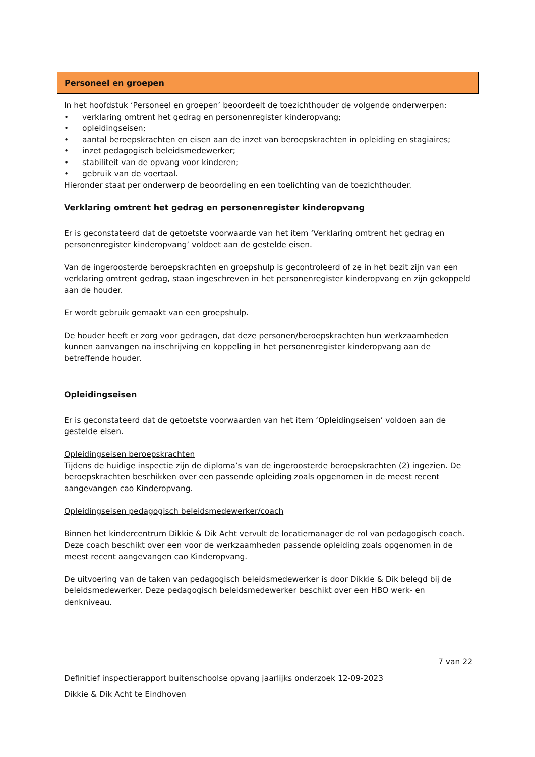Personeel en groepen
In het hoofdstuk ‘Personeel en groepen’ beoordeelt de toezichthouder de volgende onderwerpen:
• verklaring omtrent het gedrag en personenregister kinderopvang;
• opleidingseisen;
• aantal beroepskrachten en eisen aan de inzet van beroepskrachten in opleiding en stagiaires;
• inzet pedagogisch beleidsmedewerker;
• stabiliteit van de opvang voor kinderen;
• gebruik van de voertaal.
Hieronder staat per onderwerp de beoordeling en een toelichting van de toezichthouder.
Verklaring omtrent het gedrag en personenregister kinderopvang
Er is geconstateerd dat de getoetste voorwaarde van het item ‘Verklaring omtrent het gedrag en personenregister kinderopvang’ voldoet aan de gestelde eisen.
Van de ingeroosterde beroepskrachten en groepshulp is gecontroleerd of ze in het bezit zijn van een verklaring omtrent gedrag, staan ingeschreven in het personenregister kinderopvang en zijn gekoppeld aan de houder.
Er wordt gebruik gemaakt van een groepshulp.
De houder heeft er zorg voor gedragen, dat deze personen/beroepskrachten hun werkzaamheden kunnen aanvangen na inschrijving en koppeling in het personenregister kinderopvang aan de betreffende houder.
Opleidingseisen
Er is geconstateerd dat de getoetste voorwaarden van het item ‘Opleidingseisen’ voldoen aan de gestelde eisen.
Opleidingseisen beroepskrachten
Tijdens de huidige inspectie zijn de diploma’s van de ingeroosterde beroepskrachten (2) ingezien. De beroepskrachten beschikken over een passende opleiding zoals opgenomen in de meest recent aangevangen cao Kinderopvang.
Opleidingseisen pedagogisch beleidsmedewerker/coach
Binnen het kindercentrum Dikkie & Dik Acht vervult de locatiemanager de rol van pedagogisch coach. Deze coach beschikt over een voor de werkzaamheden passende opleiding zoals opgenomen in de meest recent aangevangen cao Kinderopvang.
De uitvoering van de taken van pedagogisch beleidsmedewerker is door Dikkie & Dik belegd bij de beleidsmedewerker. Deze pedagogisch beleidsmedewerker beschikt over een HBO werk- en denkniveau.
7 van 22
Definitief inspectierapport buitenschoolse opvang jaarlijks onderzoek 12-09-2023
Dikkie & Dik Acht te Eindhoven